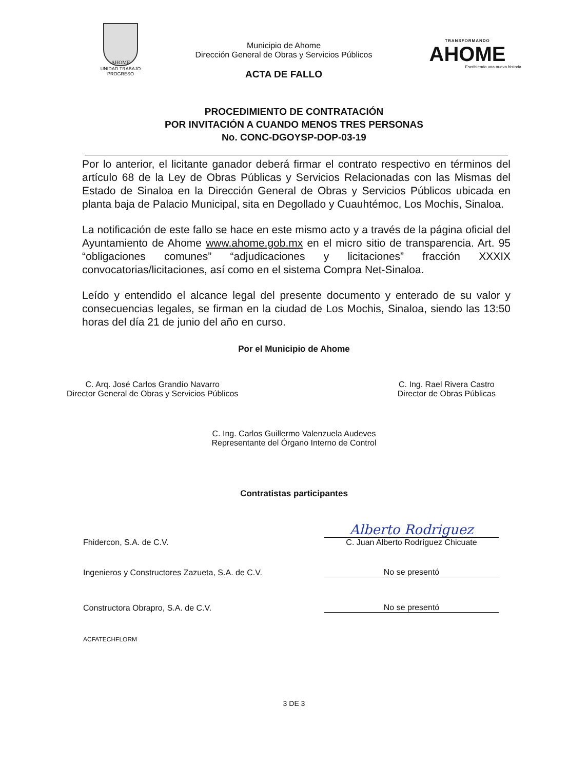AHOME
UNIDAD TRABAJO PROGRESO
Municipio de Ahome
Dirección General de Obras y Servicios Públicos
ACTA DE FALLO
TRANSFORMANDO
AHOME
Escribiendo una nueva historia
PROCEDIMIENTO DE CONTRATACIÓN
POR INVITACIÓN A CUANDO MENOS TRES PERSONAS
No. CONC-DGOYSP-DOP-03-19
Por lo anterior, el licitante ganador deberá firmar el contrato respectivo en términos del artículo 68 de la Ley de Obras Públicas y Servicios Relacionadas con las Mismas del Estado de Sinaloa en la Dirección General de Obras y Servicios Públicos ubicada en planta baja de Palacio Municipal, sita en Degollado y Cuauhtémoc, Los Mochis, Sinaloa.
La notificación de este fallo se hace en este mismo acto y a través de la página oficial del Ayuntamiento de Ahome www.ahome.gob.mx en el micro sitio de transparencia. Art. 95 “obligaciones comunes” “adjudicaciones y licitaciones” fracción XXXIX convocatorias/licitaciones, así como en el sistema Compra Net-Sinaloa.
Leído y entendido el alcance legal del presente documento y enterado de su valor y consecuencias legales, se firman en la ciudad de Los Mochis, Sinaloa, siendo las 13:50 horas del día 21 de junio del año en curso.
Por el Municipio de Ahome
C. Arq. José Carlos Grandío Navarro
Director General de Obras y Servicios Públicos
C. Ing. Rael Rivera Castro
Director de Obras Públicas
C. Ing. Carlos Guillermo Valenzuela Audeves
Representante del Órgano Interno de Control
Contratistas participantes
Fhidercon, S.A. de C.V.
Alberto Rodriguez
C. Juan Alberto Rodríguez Chicuate
Ingenieros y Constructores Zazueta, S.A. de C.V.
No se presentó
Constructora Obrapro, S.A. de C.V.
No se presentó
ACFATECHFLORM
3 DE 3